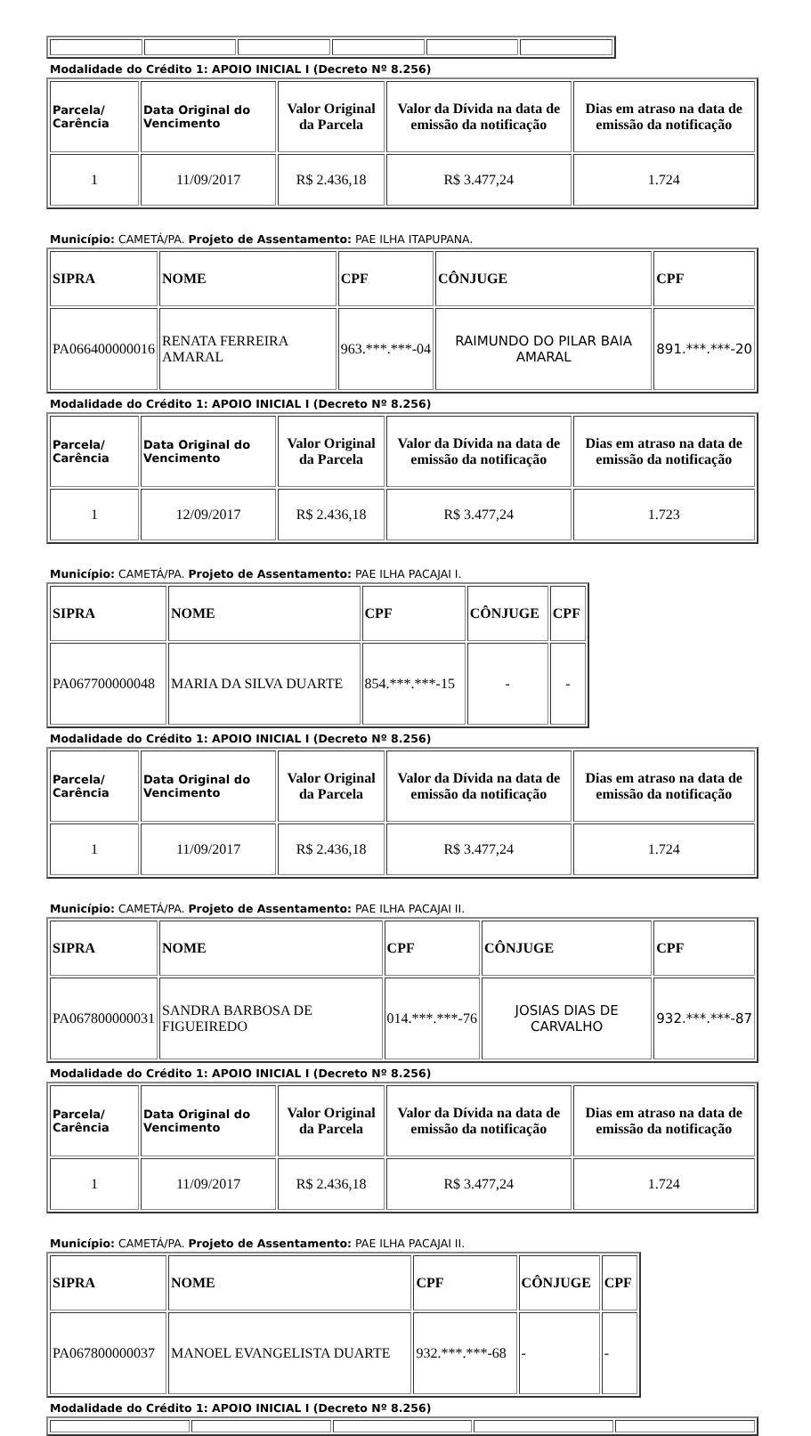Modalidade do Crédito 1: APOIO INICIAL I (Decreto Nº 8.256)
| Parcela/ Carência | Data Original do Vencimento | Valor Original da Parcela | Valor da Dívida na data de emissão da notificação | Dias em atraso na data de emissão da notificação |
| --- | --- | --- | --- | --- |
| 1 | 11/09/2017 | R$ 2.436,18 | R$ 3.477,24 | 1.724 |
Município: CAMETÁ/PA. Projeto de Assentamento: PAE ILHA ITAPUPANA.
| SIPRA | NOME | CPF | CÔNJUGE | CPF |
| --- | --- | --- | --- | --- |
| PA066400000016 | RENATA FERREIRA AMARAL | 963.***.***-04 | RAIMUNDO DO PILAR BAIA AMARAL | 891.***.***-20 |
Modalidade do Crédito 1: APOIO INICIAL I (Decreto Nº 8.256)
| Parcela/ Carência | Data Original do Vencimento | Valor Original da Parcela | Valor da Dívida na data de emissão da notificação | Dias em atraso na data de emissão da notificação |
| --- | --- | --- | --- | --- |
| 1 | 12/09/2017 | R$ 2.436,18 | R$ 3.477,24 | 1.723 |
Município: CAMETÁ/PA. Projeto de Assentamento: PAE ILHA PACAJAI I.
| SIPRA | NOME | CPF | CÔNJUGE | CPF |
| --- | --- | --- | --- | --- |
| PA067700000048 | MARIA DA SILVA DUARTE | 854.***.***-15 | - | - |
Modalidade do Crédito 1: APOIO INICIAL I (Decreto Nº 8.256)
| Parcela/ Carência | Data Original do Vencimento | Valor Original da Parcela | Valor da Dívida na data de emissão da notificação | Dias em atraso na data de emissão da notificação |
| --- | --- | --- | --- | --- |
| 1 | 11/09/2017 | R$ 2.436,18 | R$ 3.477,24 | 1.724 |
Município: CAMETÁ/PA. Projeto de Assentamento: PAE ILHA PACAJAI II.
| SIPRA | NOME | CPF | CÔNJUGE | CPF |
| --- | --- | --- | --- | --- |
| PA067800000031 | SANDRA BARBOSA DE FIGUEIREDO | 014.***.***-76 | JOSIAS DIAS DE CARVALHO | 932.***.***-87 |
Modalidade do Crédito 1: APOIO INICIAL I (Decreto Nº 8.256)
| Parcela/ Carência | Data Original do Vencimento | Valor Original da Parcela | Valor da Dívida na data de emissão da notificação | Dias em atraso na data de emissão da notificação |
| --- | --- | --- | --- | --- |
| 1 | 11/09/2017 | R$ 2.436,18 | R$ 3.477,24 | 1.724 |
Município: CAMETÁ/PA. Projeto de Assentamento: PAE ILHA PACAJAI II.
| SIPRA | NOME | CPF | CÔNJUGE | CPF |
| --- | --- | --- | --- | --- |
| PA067800000037 | MANOEL EVANGELISTA DUARTE | 932.***.***-68 | - | - |
Modalidade do Crédito 1: APOIO INICIAL I (Decreto Nº 8.256)